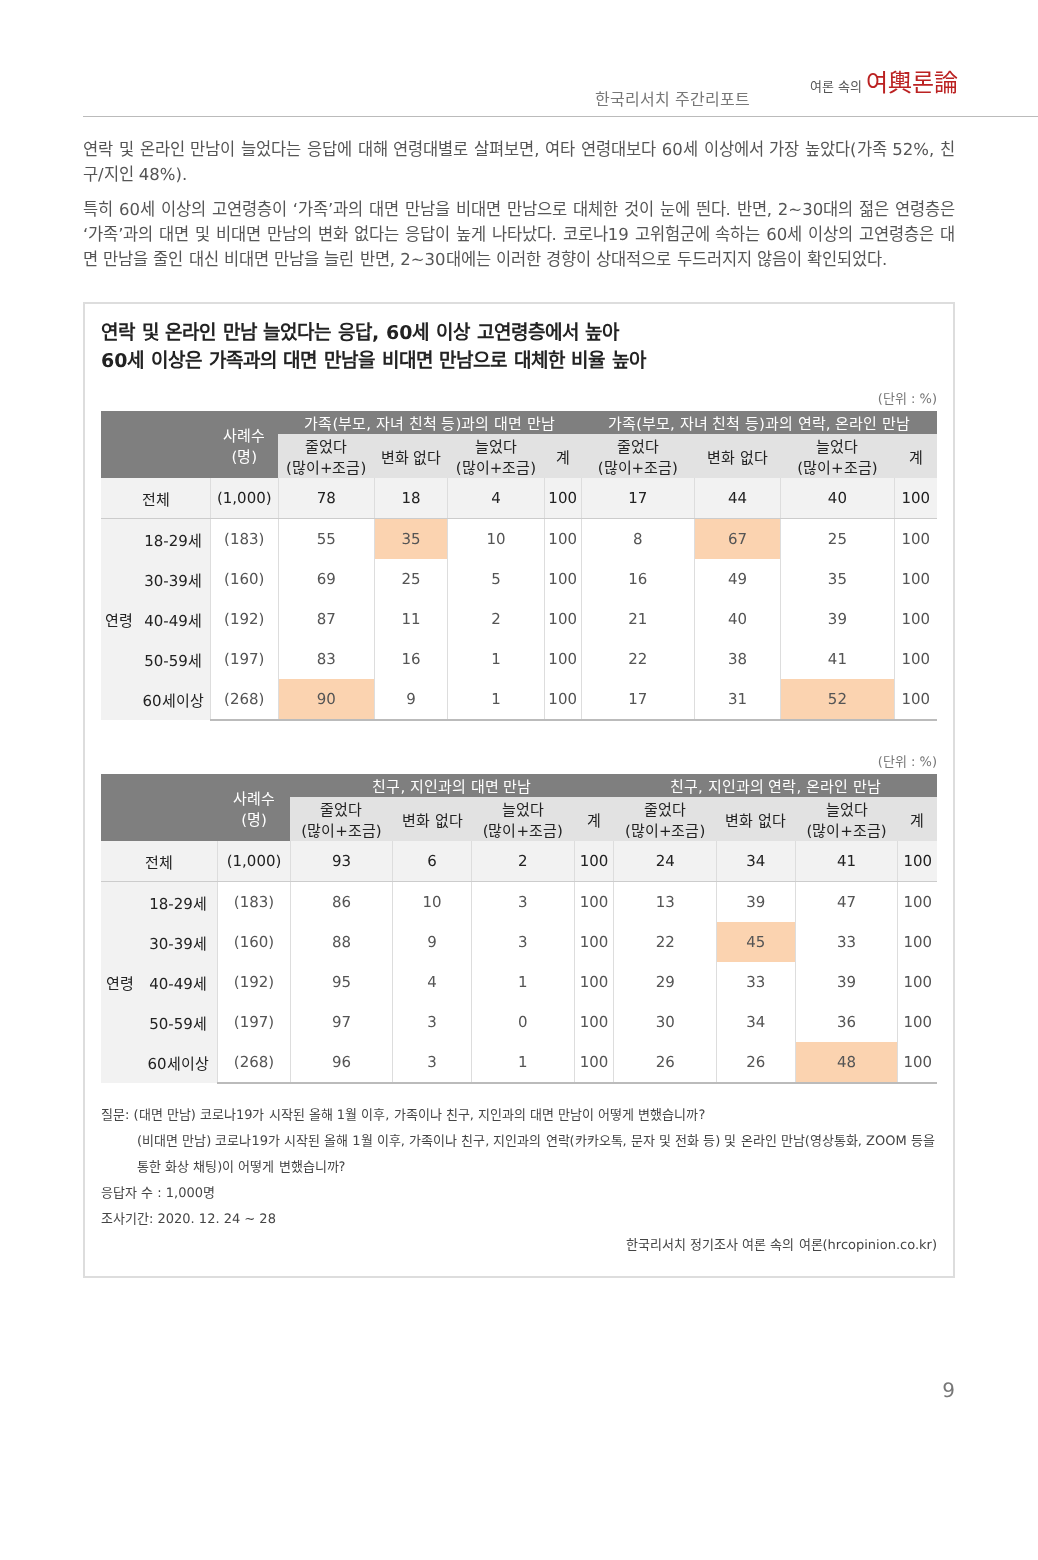한국리서치 주간리포트
여론 속의 여輿론論
연락 및 온라인 만남이 늘었다는 응답에 대해 연령대별로 살펴보면, 여타 연령대보다 60세 이상에서 가장 높았다(가족 52%, 친구/지인 48%).
특히 60세 이상의 고연령층이 ‘가족’과의 대면 만남을 비대면 만남으로 대체한 것이 눈에 띈다. 반면, 2~30대의 젊은 연령층은 ‘가족’과의 대면 및 비대면 만남의 변화 없다는 응답이 높게 나타났다. 코로나19 고위험군에 속하는 60세 이상의 고연령층은 대면 만남을 줄인 대신 비대면 만남을 늘린 반면, 2~30대에는 이러한 경향이 상대적으로 두드러지지 않음이 확인되었다.
연락 및 온라인 만남 늘었다는 응답, 60세 이상 고연령층에서 높아
60세 이상은 가족과의 대면 만남을 비대면 만남으로 대체한 비율 높아
(단위 : %)
| | | 사례수 (명) | 가족(부모, 자녀 친척 등)과의 대면 만남 | | | | 가족(부모, 자녀 친척 등)과의 연락, 온라인 만남 | | | |
| --- | --- | --- | --- | --- | --- | --- | --- | --- | --- | --- |
| | | | 줄었다 (많이+조금) | 변화 없다 | 늘었다 (많이+조금) | 계 | 줄었다 (많이+조금) | 변화 없다 | 늘었다 (많이+조금) | 계 |
| 전체 | | (1,000) | 78 | 18 | 4 | 100 | 17 | 44 | 40 | 100 |
| 연령 | 18-29세 | (183) | 55 | 35 | 10 | 100 | 8 | 67 | 25 | 100 |
| | 30-39세 | (160) | 69 | 25 | 5 | 100 | 16 | 49 | 35 | 100 |
| | 40-49세 | (192) | 87 | 11 | 2 | 100 | 21 | 40 | 39 | 100 |
| | 50-59세 | (197) | 83 | 16 | 1 | 100 | 22 | 38 | 41 | 100 |
| | 60세이상 | (268) | 90 | 9 | 1 | 100 | 17 | 31 | 52 | 100 |
(단위 : %)
| | | 사례수 (명) | 친구, 지인과의 대면 만남 | | | | 친구, 지인과의 연락, 온라인 만남 | | | |
| --- | --- | --- | --- | --- | --- | --- | --- | --- | --- | --- |
| | | | 줄었다 (많이+조금) | 변화 없다 | 늘었다 (많이+조금) | 계 | 줄었다 (많이+조금) | 변화 없다 | 늘었다 (많이+조금) | 계 |
| 전체 | | (1,000) | 93 | 6 | 2 | 100 | 24 | 34 | 41 | 100 |
| 연령 | 18-29세 | (183) | 86 | 10 | 3 | 100 | 13 | 39 | 47 | 100 |
| | 30-39세 | (160) | 88 | 9 | 3 | 100 | 22 | 45 | 33 | 100 |
| | 40-49세 | (192) | 95 | 4 | 1 | 100 | 29 | 33 | 39 | 100 |
| | 50-59세 | (197) | 97 | 3 | 0 | 100 | 30 | 34 | 36 | 100 |
| | 60세이상 | (268) | 96 | 3 | 1 | 100 | 26 | 26 | 48 | 100 |
질문: (대면 만남) 코로나19가 시작된 올해 1월 이후, 가족이나 친구, 지인과의 대면 만남이 어떻게 변했습니까?
(비대면 만남) 코로나19가 시작된 올해 1월 이후, 가족이나 친구, 지인과의 연락(카카오톡, 문자 및 전화 등) 및 온라인 만남(영상통화, ZOOM 등을 통한 화상 채팅)이 어떻게 변했습니까?
응답자 수 : 1,000명
조사기간: 2020. 12. 24 ~ 28
한국리서치 정기조사 여론 속의 여론(hrcopinion.co.kr)
9